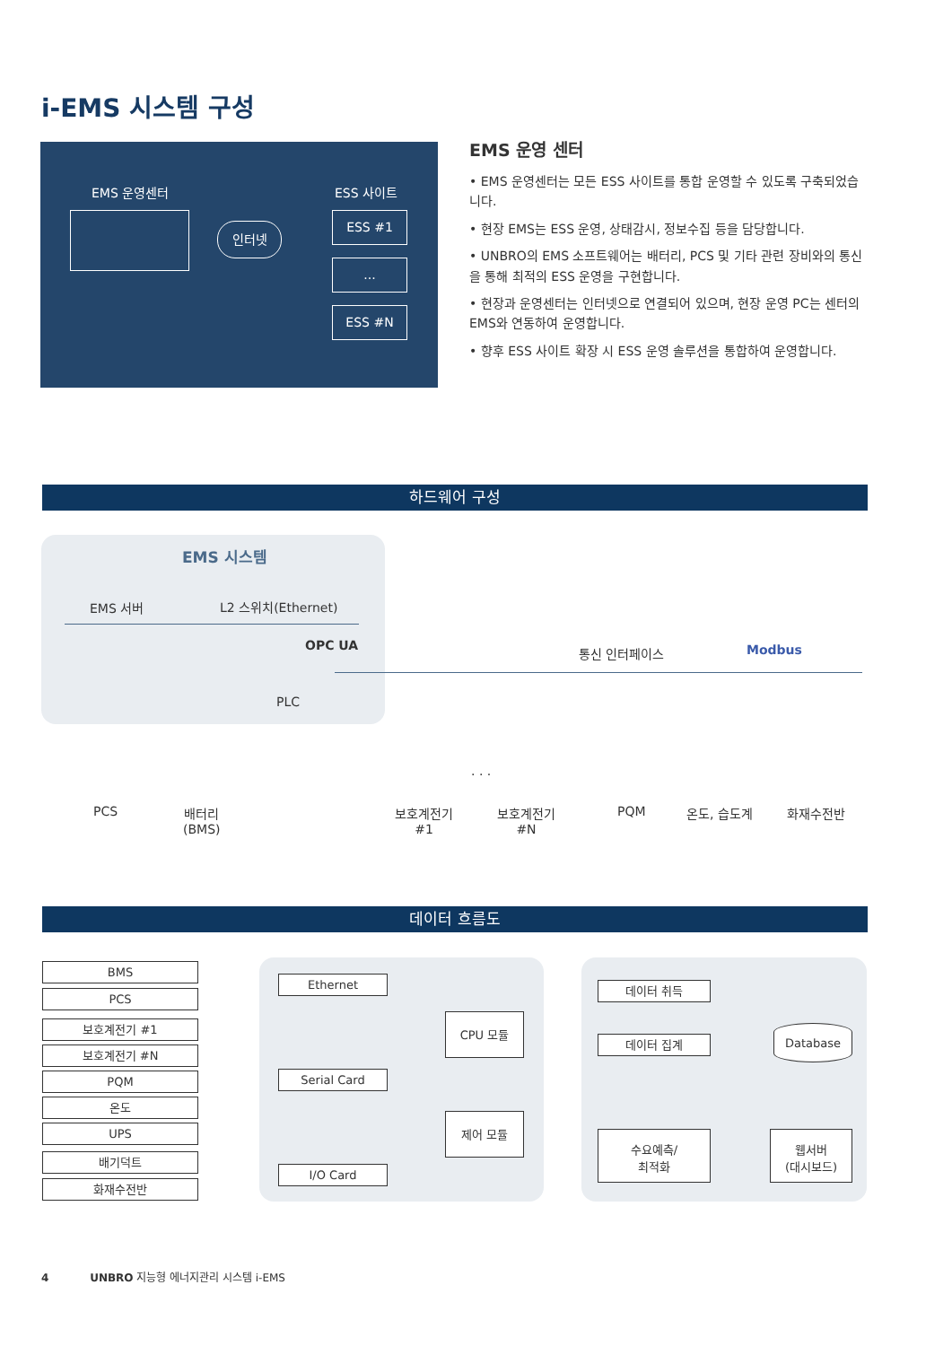i-EMS 시스템 구성
EMS 운영센터 ESS 사이트
인터넷
ESS #1
...
ESS #N
EMS 운영 센터
• EMS 운영센터는 모든 ESS 사이트를 통합 운영할 수 있도록 구축되었습니다.
• 현장 EMS는 ESS 운영, 상태감시, 정보수집 등을 담당합니다.
• UNBRO의 EMS 소프트웨어는 배터리, PCS 및 기타 관련 장비와의 통신을 통해 최적의 ESS 운영을 구현합니다.
• 현장과 운영센터는 인터넷으로 연결되어 있으며, 현장 운영 PC는 센터의 EMS와 연동하여 운영합니다.
• 향후 ESS 사이트 확장 시 ESS 운영 솔루션을 통합하여 운영합니다.
하드웨어 구성
EMS 시스템
EMS 서버 L2 스위치(Ethernet)
OPC UA
PLC
통신 인터페이스 Modbus
PCS
배터리
(BMS)
보호계전기
#1
· · ·
보호계전기
#N
PQM 온도, 습도계 화재수전반
데이터 흐름도
BMS
PCS
보호계전기 #1
보호계전기 #N
PQM
온도
UPS
배기덕트
화재수전반
Ethernet
Serial Card
I/O Card
CPU 모듈
제어 모듈
데이터 취득
데이터 집계
Database
수요예측/
최적화
웹서버
(대시보드)
4 UNBRO 지능형 에너지관리 시스템 i-EMS